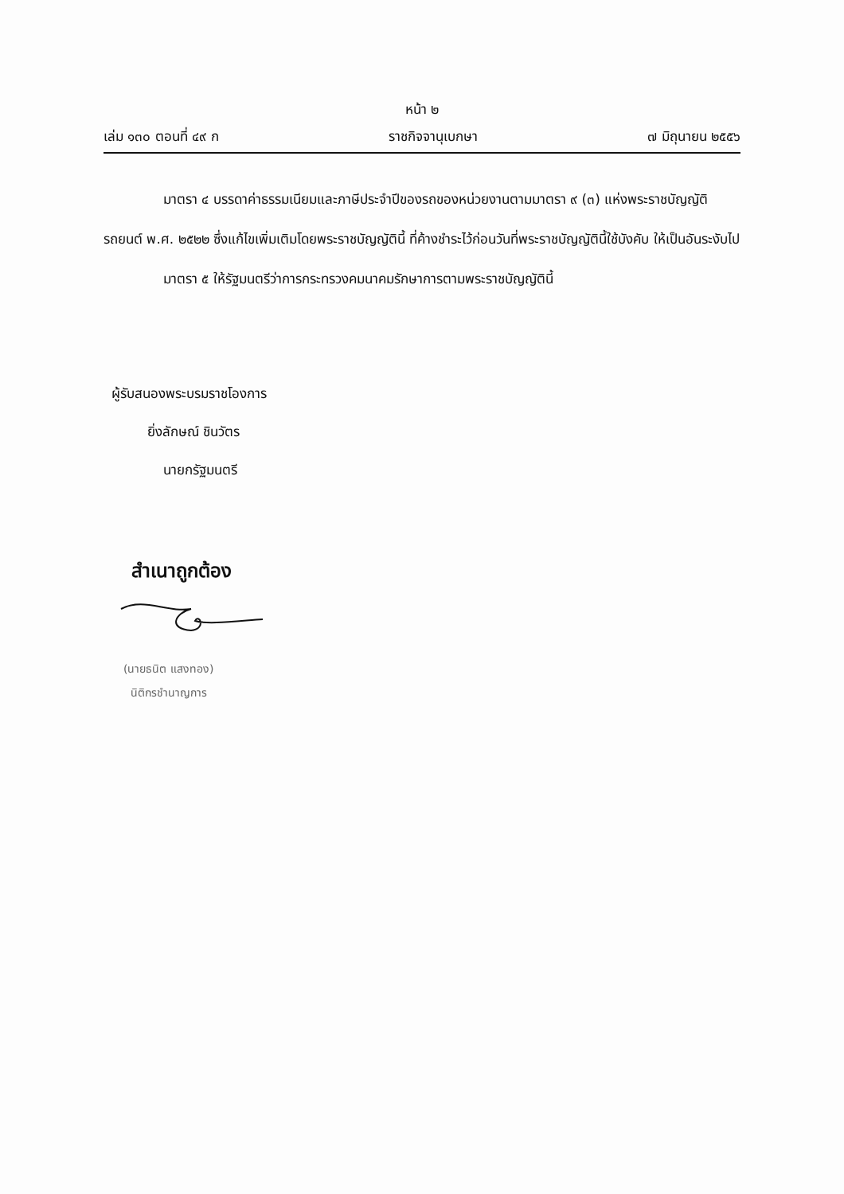หน้า ๒
เล่ม ๑๓๐ ตอนที่ ๔๙ ก ราชกิจจานุเบกษา ๗ มิถุนายน ๒๕๕๖
มาตรา ๔ บรรดาค่าธรรมเนียมและภาษีประจำปีของรถของหน่วยงานตามมาตรา ๙ (๓) แห่งพระราชบัญญัติรถยนต์ พ.ศ. ๒๕๒๒ ซึ่งแก้ไขเพิ่มเติมโดยพระราชบัญญัตินี้ ที่ค้างชำระไว้ก่อนวันที่พระราชบัญญัตินี้ใช้บังคับ ให้เป็นอันระงับไป
มาตรา ๕ ให้รัฐมนตรีว่าการกระทรวงคมนาคมรักษาการตามพระราชบัญญัตินี้
ผู้รับสนองพระบรมราชโองการ
ยิ่งลักษณ์ ชินวัตร
นายกรัฐมนตรี
สำเนาถูกต้อง
(นายธนิต แสงทอง)
นิติกรชำนาญการ